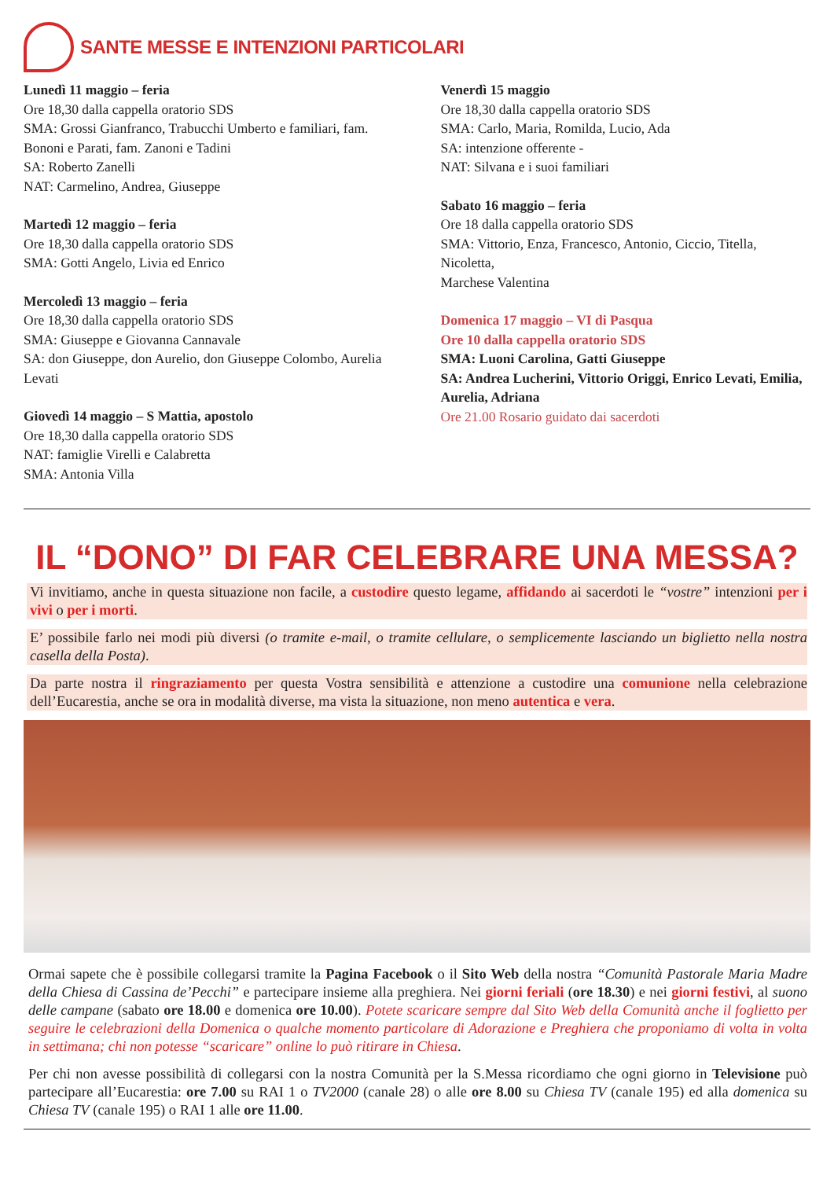SANTE MESSE E INTENZIONI PARTICOLARI
Lunedì 11 maggio – feria
Ore 18,30 dalla cappella oratorio SDS
SMA: Grossi Gianfranco, Trabucchi Umberto e familiari, fam. Bononi e Parati, fam. Zanoni e Tadini
SA: Roberto Zanelli
NAT: Carmelino, Andrea, Giuseppe
Martedì 12 maggio – feria
Ore 18,30 dalla cappella oratorio SDS
SMA: Gotti Angelo, Livia ed Enrico
Mercoledì 13 maggio – feria
Ore 18,30 dalla cappella oratorio SDS
SMA: Giuseppe e Giovanna Cannavale
SA: don Giuseppe, don Aurelio, don Giuseppe Colombo, Aurelia Levati
Giovedì 14 maggio – S Mattia, apostolo
Ore 18,30 dalla cappella oratorio SDS
NAT: famiglie Virelli e Calabretta
SMA: Antonia Villa
Venerdì 15 maggio
Ore 18,30 dalla cappella oratorio SDS
SMA: Carlo, Maria, Romilda, Lucio, Ada
SA: intenzione offerente -
NAT: Silvana e i suoi familiari
Sabato 16 maggio – feria
Ore 18 dalla cappella oratorio SDS
SMA: Vittorio, Enza, Francesco, Antonio, Ciccio, Titella, Nicoletta,
Marchese Valentina
Domenica 17 maggio – VI di Pasqua
Ore 10 dalla cappella oratorio SDS
SMA: Luoni Carolina, Gatti Giuseppe
SA: Andrea Lucherini, Vittorio Origgi, Enrico Levati, Emilia, Aurelia, Adriana
Ore 21.00 Rosario guidato dai sacerdoti
IL “DONO” DI FAR CELEBRARE UNA MESSA?
Vi invitiamo, anche in questa situazione non facile, a custodire questo legame, affidando ai sacerdoti le “vostre” intenzioni per i vivi o per i morti.
E’ possibile farlo nei modi più diversi (o tramite e-mail, o tramite cellulare, o semplicemente lasciando un biglietto nella nostra casella della Posta).
Da parte nostra il ringraziamento per questa Vostra sensibilità e attenzione a custodire una comunione nella celebrazione dell’Eucarestia, anche se ora in modalità diverse, ma vista la situazione, non meno autentica e vera.
Ormai sapete che è possibile collegarsi tramite la Pagina Facebook o il Sito Web della nostra “Comunità Pastorale Maria Madre della Chiesa di Cassina de’Pecchi” e partecipare insieme alla preghiera. Nei giorni feriali (ore 18.30) e nei giorni festivi, al suono delle campane (sabato ore 18.00 e domenica ore 10.00). Potete scaricare sempre dal Sito Web della Comunità anche il foglietto per seguire le celebrazioni della Domenica o qualche momento particolare di Adorazione e Preghiera che proponiamo di volta in volta in settimana; chi non potesse “scaricare” online lo può ritirare in Chiesa.
Per chi non avesse possibilità di collegarsi con la nostra Comunità per la S.Messa ricordiamo che ogni giorno in Televisione può partecipare all’Eucarestia: ore 7.00 su RAI 1 o TV2000 (canale 28) o alle ore 8.00 su Chiesa TV (canale 195) ed alla domenica su Chiesa TV (canale 195) o RAI 1 alle ore 11.00.